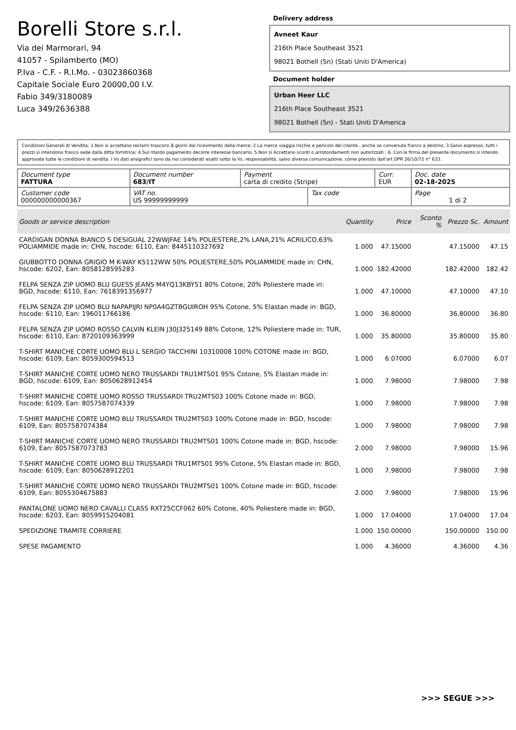Borelli Store s.r.l.
Via dei Marmorari, 94
41057 - Spilamberto (MO)
P.Iva - C.F. - R.I.Mo. - 03023860368
Capitale Sociale Euro 20000,00 I.V.
Fabio 349/3180089
Luca 349/2636388
Delivery address
Avneet Kaur
216th Place Southeast 3521
98021 Bothell (Sn) (Stati Uniti D'America)
Document holder
Urban Heer LLC
216th Place Southeast 3521
98021 Bothell (Sn) - Stati Uniti D'America
Condizioni Generali di Vendita: 1.Non si accettano reclami trascorsi 8 giorni dal ricevimento della merce; 2.La merce viaggia rischio e pericolo del cliente , anche se convenuta franco a destino; 3.Salvo espresso, tutti i prezzi si intendono franco sede dalla ditta fornitrice; 4.Sul ritardo pagamento decorre interesse bancario; 5.Non si Accettano sconti o arrotondamenti non autorizzati ; 6. Con la firma del presente documento si intendo approvate tutte le condizioni di vendita. I Vs dati anagrafici sono da noi considerati esatti sotto la Vs. responsabilità, salvo diversa comunicazione, come previsto dall'art DPR 26/10/72 n° 633.
| Document type FATTURA | Document number 683/IT | Payment carta di credito (Stripe) | | Curr. EUR | Doc. date 02-18-2025 |
| Customer code 000000000000367 | VAT no. US 99999999999 | | Tax code | | Page 1 di 2 |
| Goods or service description | Quantity | Price | Sconto % | Prezzo Sc. | Amount |
| --- | --- | --- | --- | --- | --- |
| CARDIGAN DONNA BIANCO S DESIGUAL 22WWJFAE 14% POLIESTERE,2% LANA,21% ACRILICO,63% POLIAMMIDE made in: CHN, hscode: 6110, Ean: 8445110327692 | 1.000 | 47.15000 | | 47.15000 | 47.15 |
| GIUBBOTTO DONNA GRIGIO M K-WAY K5112WW 50% POLIESTERE,50% POLIAMMIDE made in: CHN, hscode: 6202, Ean: 8058128595283 | 1.000 | 182.42000 | | 182.42000 | 182.42 |
| FELPA SENZA ZIP UOMO BLU GUESS JEANS M4YQ13KBY51 80% Cotone, 20% Poliestere made in: BGD, hscode: 6110, Ean: 7618391356977 | 1.000 | 47.10000 | | 47.10000 | 47.10 |
| FELPA SENZA ZIP UOMO BLU NAPAPIJRI NP0A4GZTBGUIROH 95% Cotone, 5% Elastan made in: BGD, hscode: 6110, Ean: 196011766186 | 1.000 | 36.80000 | | 36.80000 | 36.80 |
| FELPA SENZA ZIP UOMO ROSSO CALVIN KLEIN J30J325149 88% Cotone, 12% Poliestere made in: TUR, hscode: 6110, Ean: 8720109363999 | 1.000 | 35.80000 | | 35.80000 | 35.80 |
| T-SHIRT MANICHE CORTE UOMO BLU L SERGIO TACCHINI 10310008 100% COTONE made in: BGD, hscode: 6109, Ean: 8059300594513 | 1.000 | 6.07000 | | 6.07000 | 6.07 |
| T-SHIRT MANICHE CORTE UOMO NERO TRUSSARDI TRU1MTS01 95% Cotone, 5% Elastan made in: BGD, hscode: 6109, Ean: 8050628912454 | 1.000 | 7.98000 | | 7.98000 | 7.98 |
| T-SHIRT MANICHE CORTE UOMO ROSSO TRUSSARDI TRU2MTS03 100% Cotone made in: BGD, hscode: 6109, Ean: 8057587074339 | 1.000 | 7.98000 | | 7.98000 | 7.98 |
| T-SHIRT MANICHE CORTE UOMO BLU TRUSSARDI TRU2MTS03 100% Cotone made in: BGD, hscode: 6109, Ean: 8057587074384 | 1.000 | 7.98000 | | 7.98000 | 7.98 |
| T-SHIRT MANICHE CORTE UOMO NERO TRUSSARDI TRU2MTS01 100% Cotone made in: BGD, hscode: 6109, Ean: 8057587073783 | 2.000 | 7.98000 | | 7.98000 | 15.96 |
| T-SHIRT MANICHE CORTE UOMO BLU TRUSSARDI TRU1MTS01 95% Cotone, 5% Elastan made in: BGD, hscode: 6109, Ean: 8050628912201 | 1.000 | 7.98000 | | 7.98000 | 7.98 |
| T-SHIRT MANICHE CORTE UOMO NERO TRUSSARDI TRU2MTS01 100% Cotone made in: BGD, hscode: 6109, Ean: 8055304675883 | 2.000 | 7.98000 | | 7.98000 | 15.96 |
| PANTALONE UOMO NERO CAVALLI CLASS RXT25CCF062 60% Cotone, 40% Poliestere made in: BGD, hscode: 6203, Ean: 8059915204081 | 1.000 | 17.04000 | | 17.04000 | 17.04 |
| SPEDIZIONE TRAMITE CORRIERE | 1.000 | 150.00000 | | 150.00000 | 150.00 |
| SPESE PAGAMENTO | 1.000 | 4.36000 | | 4.36000 | 4.36 |
>>> SEGUE >>>